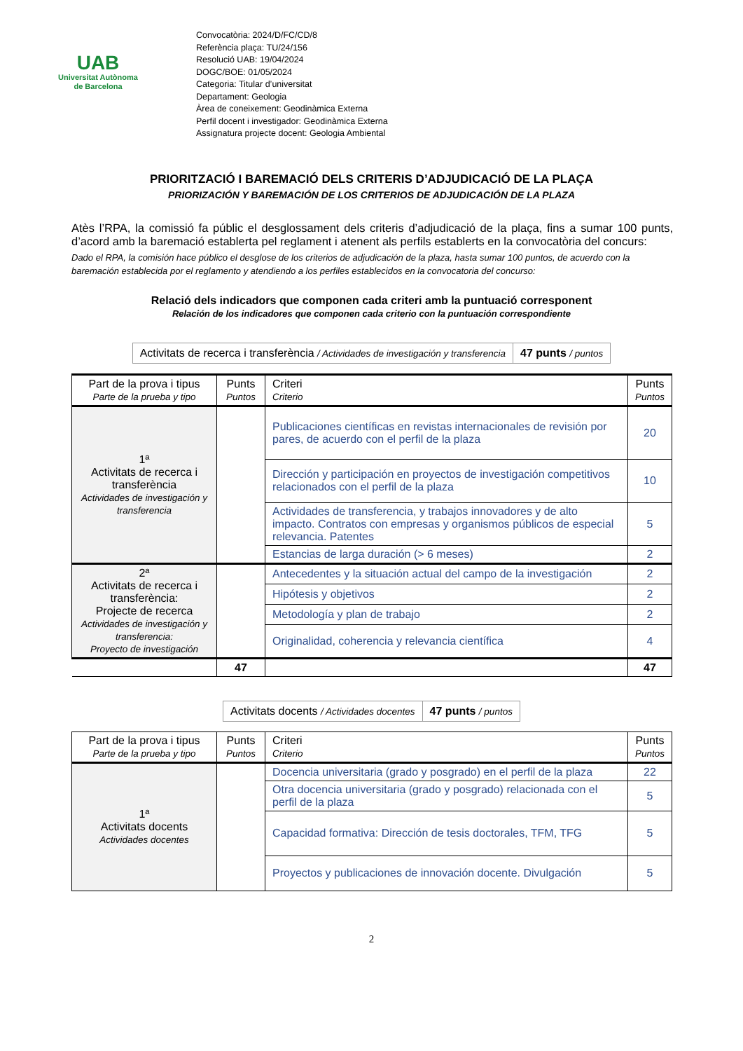UAB
Universitat Autònoma
de Barcelona
Convocatòria: 2024/D/FC/CD/8
Referència plaça: TU/24/156
Resolució UAB: 19/04/2024
DOGC/BOE: 01/05/2024
Categoria: Titular d’universitat
Departament: Geologia
Àrea de coneixement: Geodinàmica Externa
Perfil docent i investigador: Geodinàmica Externa
Assignatura projecte docent: Geologia Ambiental
PRIORITZACIÓ I BAREMACIÓ DELS CRITERIS D’ADJUDICACIÓ DE LA PLAÇA
PRIORIZACIÓN Y BAREMACIÓN DE LOS CRITERIOS DE ADJUDICACIÓN DE LA PLAZA
Atès l’RPA, la comissió fa públic el desglossament dels criteris d’adjudicació de la plaça, fins a sumar 100 punts, d’acord amb la baremació establerta pel reglament i atenent als perfils establerts en la convocatòria del concurs:
Dado el RPA, la comisión hace público el desglose de los criterios de adjudicación de la plaza, hasta sumar 100 puntos, de acuerdo con la baremación establecida por el reglamento y atendiendo a los perfiles establecidos en la convocatoria del concurso:
Relació dels indicadors que componen cada criteri amb la puntuació corresponent
Relación de los indicadores que componen cada criterio con la puntuación correspondiente
| Activitats de recerca i transferència / Actividades de investigación y transferencia | 47 punts / puntos |
| Part de la prova i tipus Parte de la prueba y tipo | Punts Puntos | Criteri Criterio | Punts Puntos |
| --- | --- | --- | --- |
| 1ª Activitats de recerca i transferència Actividades de investigación y transferencia | | Publicaciones científicas en revistas internacionales de revisión por pares, de acuerdo con el perfil de la plaza | 20 |
| | | Dirección y participación en proyectos de investigación competitivos relacionados con el perfil de la plaza | 10 |
| | | Actividades de transferencia, y trabajos innovadores y de alto impacto. Contratos con empresas y organismos públicos de especial relevancia. Patentes | 5 |
| | | Estancias de larga duración (> 6 meses) | 2 |
| 2ª Activitats de recerca i transferència: Projecte de recerca Actividades de investigación y transferencia: Proyecto de investigación | | Antecedentes y la situación actual del campo de la investigación | 2 |
| | | Hipótesis y objetivos | 2 |
| | | Metodología y plan de trabajo | 2 |
| | | Originalidad, coherencia y relevancia científica | 4 |
| | 47 | | 47 |
| Activitats docents / Actividades docentes | 47 punts / puntos |
| Part de la prova i tipus Parte de la prueba y tipo | Punts Puntos | Criteri Criterio | Punts Puntos |
| --- | --- | --- | --- |
| 1ª Activitats docents Actividades docentes | | Docencia universitaria (grado y posgrado) en el perfil de la plaza | 22 |
| | | Otra docencia universitaria (grado y posgrado) relacionada con el perfil de la plaza | 5 |
| | | Capacidad formativa: Dirección de tesis doctorales, TFM, TFG | 5 |
| | | Proyectos y publicaciones de innovación docente. Divulgación | 5 |
2